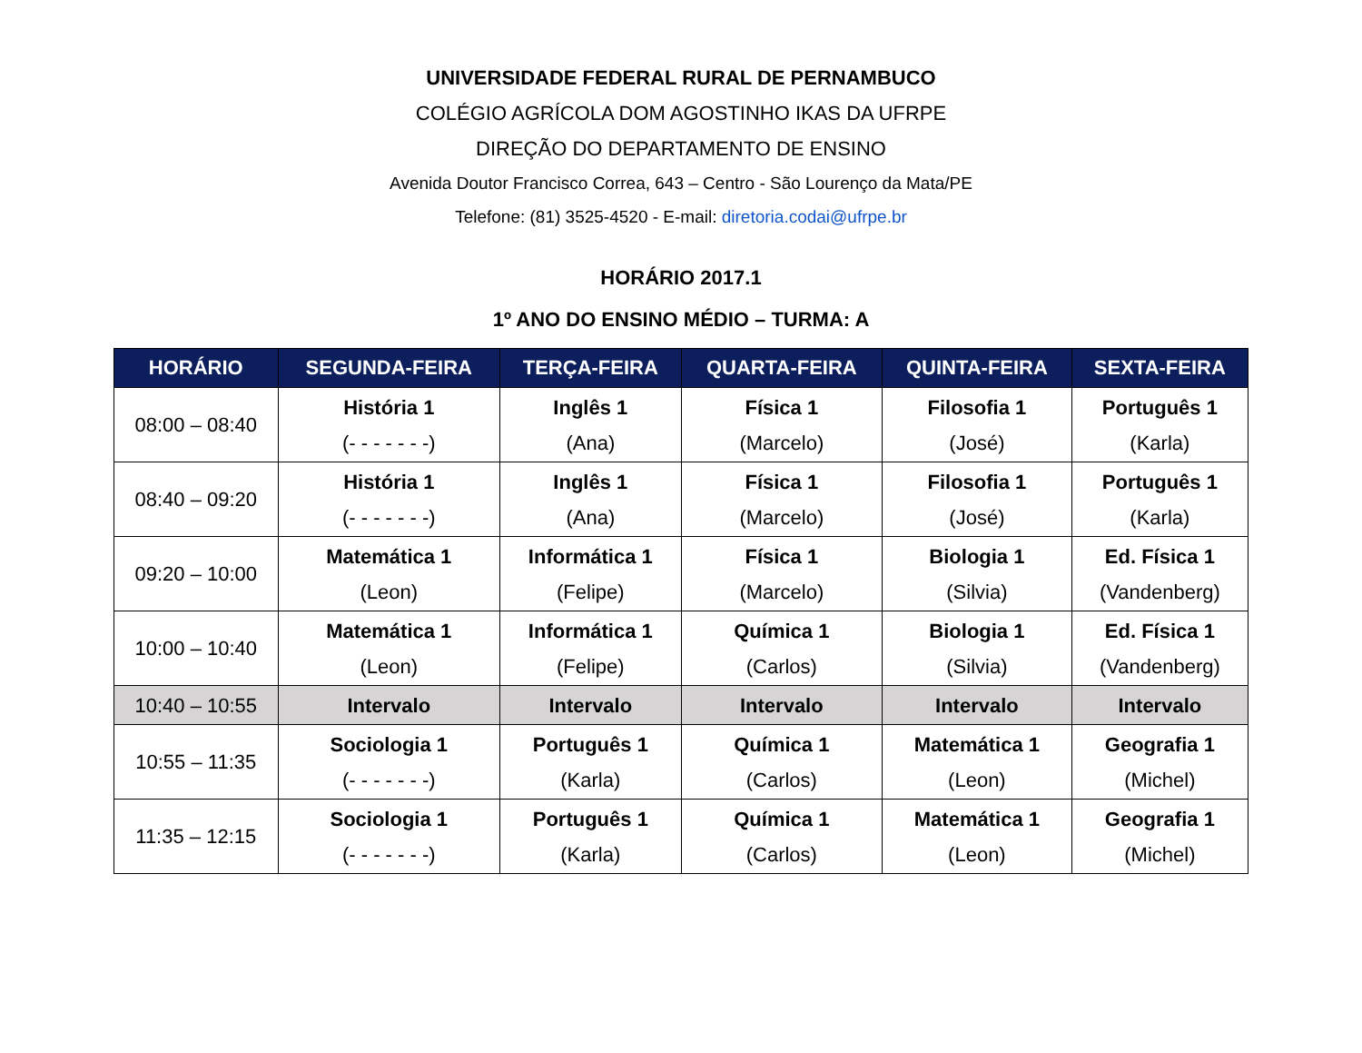UNIVERSIDADE FEDERAL RURAL DE PERNAMBUCO
COLÉGIO AGRÍCOLA DOM AGOSTINHO IKAS DA UFRPE
DIREÇÃO DO DEPARTAMENTO DE ENSINO
Avenida Doutor Francisco Correa, 643 – Centro - São Lourenço da Mata/PE
Telefone: (81) 3525-4520 - E-mail: diretoria.codai@ufrpe.br
HORÁRIO 2017.1
1º ANO DO ENSINO MÉDIO – TURMA: A
| HORÁRIO | SEGUNDA-FEIRA | TERÇA-FEIRA | QUARTA-FEIRA | QUINTA-FEIRA | SEXTA-FEIRA |
| --- | --- | --- | --- | --- | --- |
| 08:00 – 08:40 | História 1 (- - - - - - -) | Inglês 1 (Ana) | Física 1 (Marcelo) | Filosofia 1 (José) | Português 1 (Karla) |
| 08:40 – 09:20 | História 1 (- - - - - - -) | Inglês 1 (Ana) | Física 1 (Marcelo) | Filosofia 1 (José) | Português 1 (Karla) |
| 09:20 – 10:00 | Matemática 1 (Leon) | Informática 1 (Felipe) | Física 1 (Marcelo) | Biologia 1 (Silvia) | Ed. Física 1 (Vandenberg) |
| 10:00 – 10:40 | Matemática 1 (Leon) | Informática 1 (Felipe) | Química 1 (Carlos) | Biologia 1 (Silvia) | Ed. Física 1 (Vandenberg) |
| 10:40 – 10:55 | Intervalo | Intervalo | Intervalo | Intervalo | Intervalo |
| 10:55 – 11:35 | Sociologia 1 (- - - - - - -) | Português 1 (Karla) | Química 1 (Carlos) | Matemática 1 (Leon) | Geografia 1 (Michel) |
| 11:35 – 12:15 | Sociologia 1 (- - - - - - -) | Português 1 (Karla) | Química 1 (Carlos) | Matemática 1 (Leon) | Geografia 1 (Michel) |